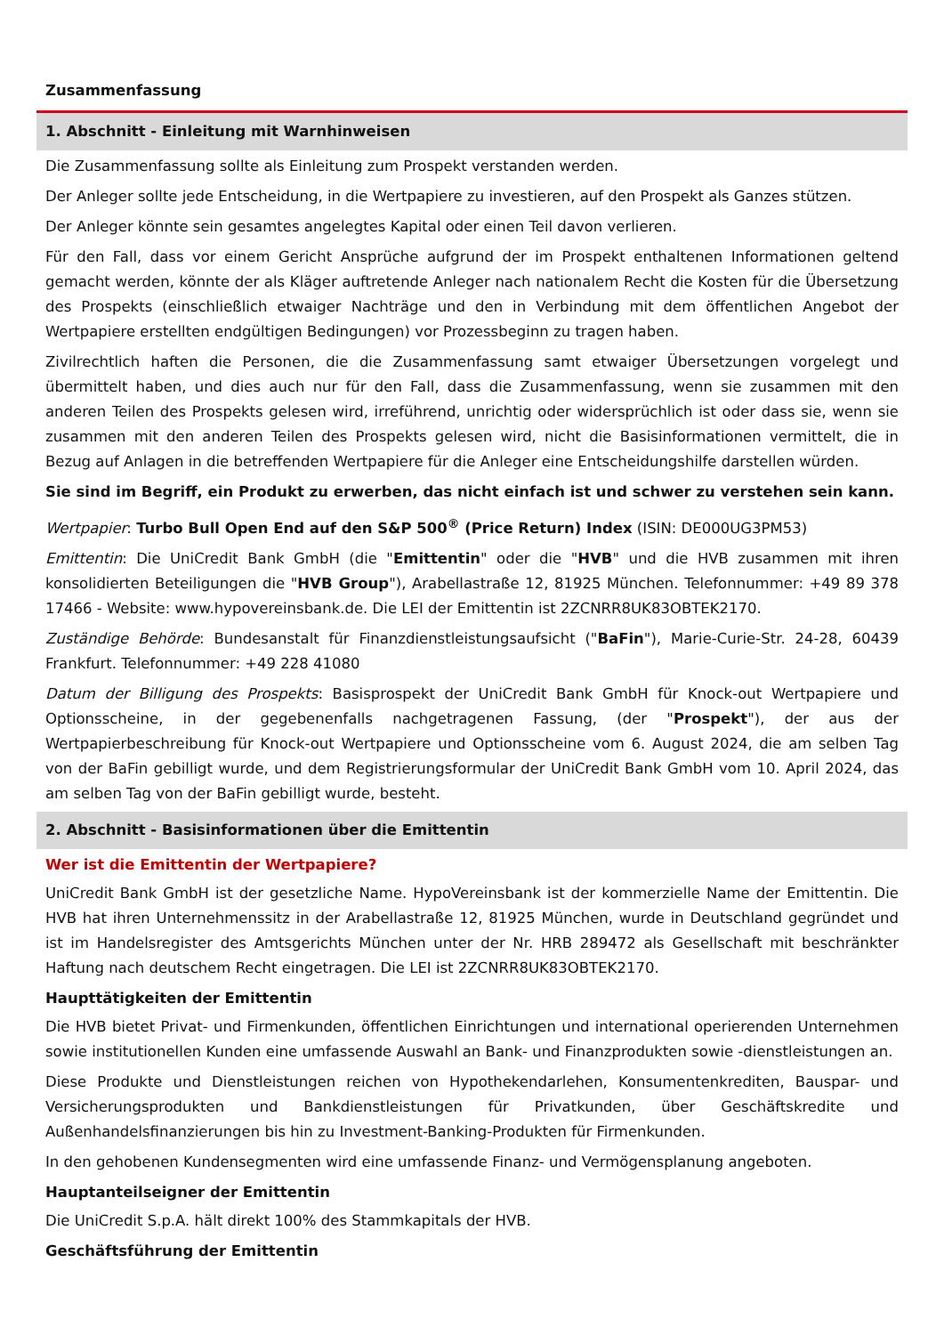Zusammenfassung
1. Abschnitt - Einleitung mit Warnhinweisen
Die Zusammenfassung sollte als Einleitung zum Prospekt verstanden werden.
Der Anleger sollte jede Entscheidung, in die Wertpapiere zu investieren, auf den Prospekt als Ganzes stützen.
Der Anleger könnte sein gesamtes angelegtes Kapital oder einen Teil davon verlieren.
Für den Fall, dass vor einem Gericht Ansprüche aufgrund der im Prospekt enthaltenen Informationen geltend gemacht werden, könnte der als Kläger auftretende Anleger nach nationalem Recht die Kosten für die Übersetzung des Prospekts (einschließlich etwaiger Nachträge und den in Verbindung mit dem öffentlichen Angebot der Wertpapiere erstellten endgültigen Bedingungen) vor Prozessbeginn zu tragen haben.
Zivilrechtlich haften die Personen, die die Zusammenfassung samt etwaiger Übersetzungen vorgelegt und übermittelt haben, und dies auch nur für den Fall, dass die Zusammenfassung, wenn sie zusammen mit den anderen Teilen des Prospekts gelesen wird, irreführend, unrichtig oder widersprüchlich ist oder dass sie, wenn sie zusammen mit den anderen Teilen des Prospekts gelesen wird, nicht die Basisinformationen vermittelt, die in Bezug auf Anlagen in die betreffenden Wertpapiere für die Anleger eine Entscheidungshilfe darstellen würden.
Sie sind im Begriff, ein Produkt zu erwerben, das nicht einfach ist und schwer zu verstehen sein kann.
Wertpapier: Turbo Bull Open End auf den S&P 500<sup>®</sup> (Price Return) Index (ISIN: DE000UG3PM53)
Emittentin: Die UniCredit Bank GmbH (die "Emittentin" oder die "HVB" und die HVB zusammen mit ihren konsolidierten Beteiligungen die "HVB Group"), Arabellastraße 12, 81925 München. Telefonnummer: +49 89 378 17466 - Website: www.hypovereinsbank.de. Die LEI der Emittentin ist 2ZCNRR8UK83OBTEK2170.
Zuständige Behörde: Bundesanstalt für Finanzdienstleistungsaufsicht ("BaFin"), Marie-Curie-Str. 24-28, 60439 Frankfurt. Telefonnummer: +49 228 41080
Datum der Billigung des Prospekts: Basisprospekt der UniCredit Bank GmbH für Knock-out Wertpapiere und Optionsscheine, in der gegebenenfalls nachgetragenen Fassung, (der "Prospekt"), der aus der Wertpapierbeschreibung für Knock-out Wertpapiere und Optionsscheine vom 6. August 2024, die am selben Tag von der BaFin gebilligt wurde, und dem Registrierungsformular der UniCredit Bank GmbH vom 10. April 2024, das am selben Tag von der BaFin gebilligt wurde, besteht.
2. Abschnitt - Basisinformationen über die Emittentin
Wer ist die Emittentin der Wertpapiere?
UniCredit Bank GmbH ist der gesetzliche Name. HypoVereinsbank ist der kommerzielle Name der Emittentin. Die HVB hat ihren Unternehmenssitz in der Arabellastraße 12, 81925 München, wurde in Deutschland gegründet und ist im Handelsregister des Amtsgerichts München unter der Nr. HRB 289472 als Gesellschaft mit beschränkter Haftung nach deutschem Recht eingetragen. Die LEI ist 2ZCNRR8UK83OBTEK2170.
Haupttätigkeiten der Emittentin
Die HVB bietet Privat- und Firmenkunden, öffentlichen Einrichtungen und international operierenden Unternehmen sowie institutionellen Kunden eine umfassende Auswahl an Bank- und Finanzprodukten sowie -dienstleistungen an.
Diese Produkte und Dienstleistungen reichen von Hypothekendarlehen, Konsumentenkrediten, Bauspar- und Versicherungsprodukten und Bankdienstleistungen für Privatkunden, über Geschäftskredite und Außenhandelsfinanzierungen bis hin zu Investment-Banking-Produkten für Firmenkunden.
In den gehobenen Kundensegmenten wird eine umfassende Finanz- und Vermögensplanung angeboten.
Hauptanteilseigner der Emittentin
Die UniCredit S.p.A. hält direkt 100% des Stammkapitals der HVB.
Geschäftsführung der Emittentin